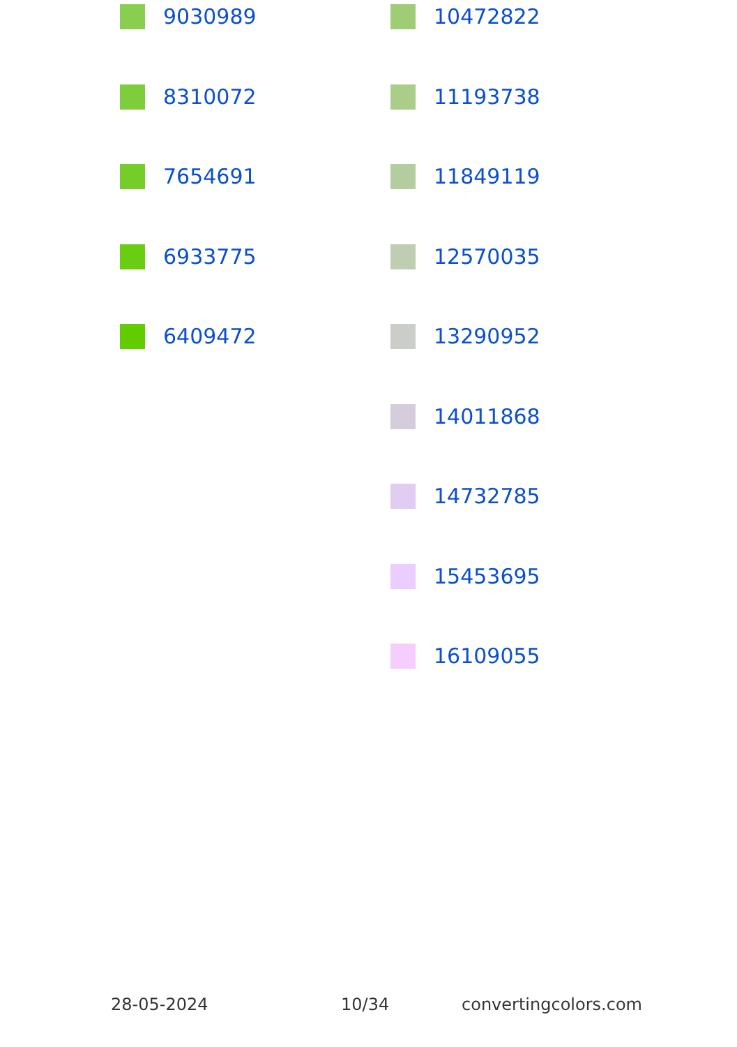9030989
8310072
7654691
6933775
6409472
10472822
11193738
11849119
12570035
13290952
14011868
14732785
15453695
16109055
28-05-2024 10/34 convertingcolors.com